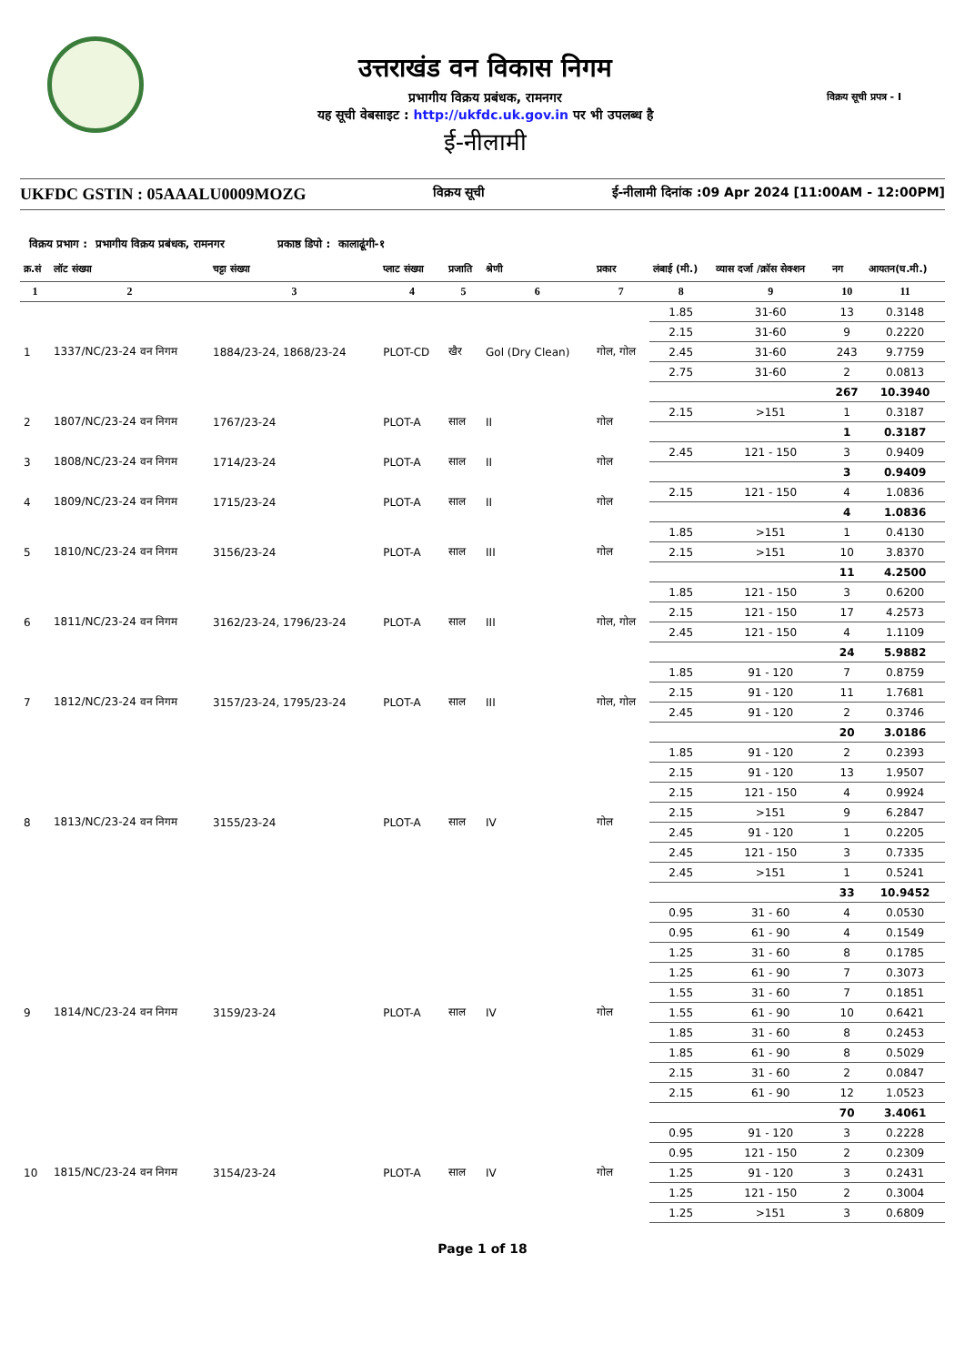उत्तराखंड वन विकास निगम
प्रभागीय विक्रय प्रबंधक, रामनगर
यह सूची वेबसाइट : http://ukfdc.uk.gov.in पर भी उपलब्ध है
ई-नीलामी
विक्रय सूची प्रपत्र - I
UKFDC GSTIN : 05AAALU0009MOZG विक्रय सूची ई-नीलामी दिनांक :09 Apr 2024 [11:00AM - 12:00PM]
विक्रय प्रभाग : प्रभागीय विक्रय प्रबंधक, रामनगर प्रकाष्ठ डिपो : कालाढूंगी-१
| क्र.सं | लॉट संख्या | चट्टा संख्या | प्लाट संख्या | प्रजाति | श्रेणी | प्रकार | लंबाई (मी.) | व्यास दर्जा /क्रॉस सेक्शन | नग | आयतन(घ.मी.) |
| --- | --- | --- | --- | --- | --- | --- | --- | --- | --- | --- |
| 1 | 2 | 3 | 4 | 5 | 6 | 7 | 8 | 9 | 10 | 11 |
| 1 | 1337/NC/23-24 वन निगम | 1884/23-24, 1868/23-24 | PLOT-CD | खैर | Gol (Dry Clean) | गोल, गोल | 1.85 | 31-60 | 13 | 0.3148 |
| | | | | | | | 2.15 | 31-60 | 9 | 0.2220 |
| | | | | | | | 2.45 | 31-60 | 243 | 9.7759 |
| | | | | | | | 2.75 | 31-60 | 2 | 0.0813 |
| | | | | | | | | | 267 | 10.3940 |
| 2 | 1807/NC/23-24 वन निगम | 1767/23-24 | PLOT-A | साल | II | गोल | 2.15 | >151 | 1 | 0.3187 |
| | | | | | | | | | 1 | 0.3187 |
| 3 | 1808/NC/23-24 वन निगम | 1714/23-24 | PLOT-A | साल | II | गोल | 2.45 | 121 - 150 | 3 | 0.9409 |
| | | | | | | | | | 3 | 0.9409 |
| 4 | 1809/NC/23-24 वन निगम | 1715/23-24 | PLOT-A | साल | II | गोल | 2.15 | 121 - 150 | 4 | 1.0836 |
| | | | | | | | | | 4 | 1.0836 |
| 5 | 1810/NC/23-24 वन निगम | 3156/23-24 | PLOT-A | साल | III | गोल | 1.85 | >151 | 1 | 0.4130 |
| | | | | | | | 2.15 | >151 | 10 | 3.8370 |
| | | | | | | | | | 11 | 4.2500 |
| 6 | 1811/NC/23-24 वन निगम | 3162/23-24, 1796/23-24 | PLOT-A | साल | III | गोल, गोल | 1.85 | 121 - 150 | 3 | 0.6200 |
| | | | | | | | 2.15 | 121 - 150 | 17 | 4.2573 |
| | | | | | | | 2.45 | 121 - 150 | 4 | 1.1109 |
| | | | | | | | | | 24 | 5.9882 |
| 7 | 1812/NC/23-24 वन निगम | 3157/23-24, 1795/23-24 | PLOT-A | साल | III | गोल, गोल | 1.85 | 91 - 120 | 7 | 0.8759 |
| | | | | | | | 2.15 | 91 - 120 | 11 | 1.7681 |
| | | | | | | | 2.45 | 91 - 120 | 2 | 0.3746 |
| | | | | | | | | | 20 | 3.0186 |
| 8 | 1813/NC/23-24 वन निगम | 3155/23-24 | PLOT-A | साल | IV | गोल | 1.85 | 91 - 120 | 2 | 0.2393 |
| | | | | | | | 2.15 | 91 - 120 | 13 | 1.9507 |
| | | | | | | | 2.15 | 121 - 150 | 4 | 0.9924 |
| | | | | | | | 2.15 | >151 | 9 | 6.2847 |
| | | | | | | | 2.45 | 91 - 120 | 1 | 0.2205 |
| | | | | | | | 2.45 | 121 - 150 | 3 | 0.7335 |
| | | | | | | | 2.45 | >151 | 1 | 0.5241 |
| | | | | | | | | | 33 | 10.9452 |
| 9 | 1814/NC/23-24 वन निगम | 3159/23-24 | PLOT-A | साल | IV | गोल | 0.95 | 31 - 60 | 4 | 0.0530 |
| | | | | | | | 0.95 | 61 - 90 | 4 | 0.1549 |
| | | | | | | | 1.25 | 31 - 60 | 8 | 0.1785 |
| | | | | | | | 1.25 | 61 - 90 | 7 | 0.3073 |
| | | | | | | | 1.55 | 31 - 60 | 7 | 0.1851 |
| | | | | | | | 1.55 | 61 - 90 | 10 | 0.6421 |
| | | | | | | | 1.85 | 31 - 60 | 8 | 0.2453 |
| | | | | | | | 1.85 | 61 - 90 | 8 | 0.5029 |
| | | | | | | | 2.15 | 31 - 60 | 2 | 0.0847 |
| | | | | | | | 2.15 | 61 - 90 | 12 | 1.0523 |
| | | | | | | | | | 70 | 3.4061 |
| 10 | 1815/NC/23-24 वन निगम | 3154/23-24 | PLOT-A | साल | IV | गोल | 0.95 | 91 - 120 | 3 | 0.2228 |
| | | | | | | | 0.95 | 121 - 150 | 2 | 0.2309 |
| | | | | | | | 1.25 | 91 - 120 | 3 | 0.2431 |
| | | | | | | | 1.25 | 121 - 150 | 2 | 0.3004 |
| | | | | | | | 1.25 | >151 | 3 | 0.6809 |
Page 1 of 18